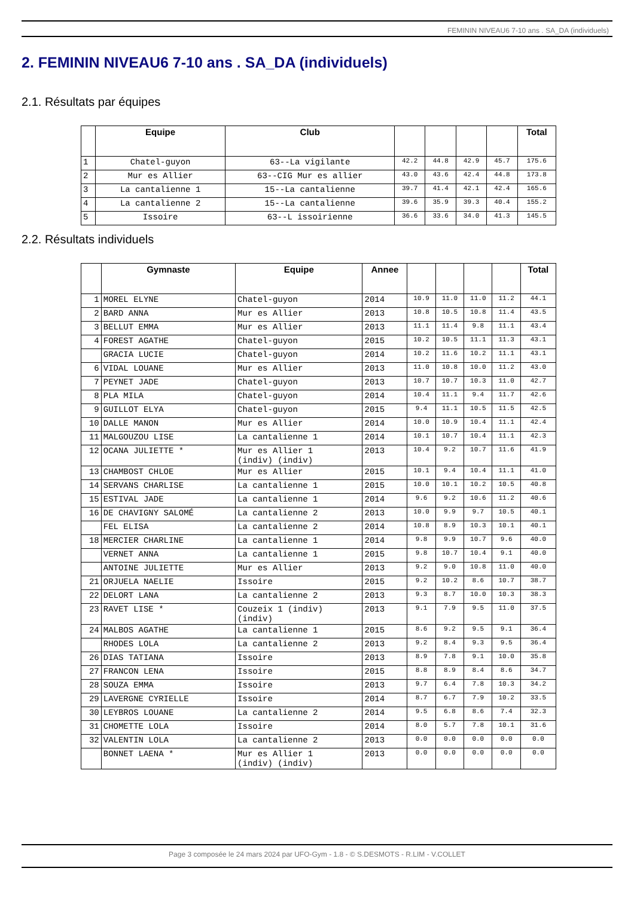FEMININ NIVEAU6 7-10 ans . SA_DA (individuels)
2. FEMININ NIVEAU6 7-10 ans . SA_DA (individuels)
2.1. Résultats par équipes
| | Equipe | Club | | | | | Total |
| --- | --- | --- | --- | --- | --- | --- | --- |
| 1 | Chatel-guyon | 63--La vigilante | 42.2 | 44.8 | 42.9 | 45.7 | 175.6 |
| 2 | Mur es Allier | 63--CIG Mur es allier | 43.0 | 43.6 | 42.4 | 44.8 | 173.8 |
| 3 | La cantalienne 1 | 15--La cantalienne | 39.7 | 41.4 | 42.1 | 42.4 | 165.6 |
| 4 | La cantalienne 2 | 15--La cantalienne | 39.6 | 35.9 | 39.3 | 40.4 | 155.2 |
| 5 | Issoire | 63--L issoirienne | 36.6 | 33.6 | 34.0 | 41.3 | 145.5 |
2.2. Résultats individuels
| | Gymnaste | Equipe | Annee | | | | | Total |
| --- | --- | --- | --- | --- | --- | --- | --- | --- |
| 1 | MOREL ELYNE | Chatel-guyon | 2014 | 10.9 | 11.0 | 11.0 | 11.2 | 44.1 |
| 2 | BARD ANNA | Mur es Allier | 2013 | 10.8 | 10.5 | 10.8 | 11.4 | 43.5 |
| 3 | BELLUT EMMA | Mur es Allier | 2013 | 11.1 | 11.4 | 9.8 | 11.1 | 43.4 |
| 4 | FOREST AGATHE | Chatel-guyon | 2015 | 10.2 | 10.5 | 11.1 | 11.3 | 43.1 |
| | GRACIA LUCIE | Chatel-guyon | 2014 | 10.2 | 11.6 | 10.2 | 11.1 | 43.1 |
| 6 | VIDAL LOUANE | Mur es Allier | 2013 | 11.0 | 10.8 | 10.0 | 11.2 | 43.0 |
| 7 | PEYNET JADE | Chatel-guyon | 2013 | 10.7 | 10.7 | 10.3 | 11.0 | 42.7 |
| 8 | PLA MILA | Chatel-guyon | 2014 | 10.4 | 11.1 | 9.4 | 11.7 | 42.6 |
| 9 | GUILLOT ELYA | Chatel-guyon | 2015 | 9.4 | 11.1 | 10.5 | 11.5 | 42.5 |
| 10 | DALLE MANON | Mur es Allier | 2014 | 10.0 | 10.9 | 10.4 | 11.1 | 42.4 |
| 11 | MALGOUZOU LISE | La cantalienne 1 | 2014 | 10.1 | 10.7 | 10.4 | 11.1 | 42.3 |
| 12 | OCANA JULIETTE * | Mur es Allier 1 (indiv) (indiv) | 2013 | 10.4 | 9.2 | 10.7 | 11.6 | 41.9 |
| 13 | CHAMBOST CHLOE | Mur es Allier | 2015 | 10.1 | 9.4 | 10.4 | 11.1 | 41.0 |
| 14 | SERVANS CHARLISE | La cantalienne 1 | 2015 | 10.0 | 10.1 | 10.2 | 10.5 | 40.8 |
| 15 | ESTIVAL JADE | La cantalienne 1 | 2014 | 9.6 | 9.2 | 10.6 | 11.2 | 40.6 |
| 16 | DE CHAVIGNY SALOMÉ | La cantalienne 2 | 2013 | 10.0 | 9.9 | 9.7 | 10.5 | 40.1 |
| | FEL ELISA | La cantalienne 2 | 2014 | 10.8 | 8.9 | 10.3 | 10.1 | 40.1 |
| 18 | MERCIER CHARLINE | La cantalienne 1 | 2014 | 9.8 | 9.9 | 10.7 | 9.6 | 40.0 |
| | VERNET ANNA | La cantalienne 1 | 2015 | 9.8 | 10.7 | 10.4 | 9.1 | 40.0 |
| | ANTOINE JULIETTE | Mur es Allier | 2013 | 9.2 | 9.0 | 10.8 | 11.0 | 40.0 |
| 21 | ORJUELA NAELIE | Issoire | 2015 | 9.2 | 10.2 | 8.6 | 10.7 | 38.7 |
| 22 | DELORT LANA | La cantalienne 2 | 2013 | 9.3 | 8.7 | 10.0 | 10.3 | 38.3 |
| 23 | RAVET LISE * | Couzeix 1 (indiv) (indiv) | 2013 | 9.1 | 7.9 | 9.5 | 11.0 | 37.5 |
| 24 | MALBOS AGATHE | La cantalienne 1 | 2015 | 8.6 | 9.2 | 9.5 | 9.1 | 36.4 |
| | RHODES LOLA | La cantalienne 2 | 2013 | 9.2 | 8.4 | 9.3 | 9.5 | 36.4 |
| 26 | DIAS TATIANA | Issoire | 2013 | 8.9 | 7.8 | 9.1 | 10.0 | 35.8 |
| 27 | FRANCON LENA | Issoire | 2015 | 8.8 | 8.9 | 8.4 | 8.6 | 34.7 |
| 28 | SOUZA EMMA | Issoire | 2013 | 9.7 | 6.4 | 7.8 | 10.3 | 34.2 |
| 29 | LAVERGNE CYRIELLE | Issoire | 2014 | 8.7 | 6.7 | 7.9 | 10.2 | 33.5 |
| 30 | LEYBROS LOUANE | La cantalienne 2 | 2014 | 9.5 | 6.8 | 8.6 | 7.4 | 32.3 |
| 31 | CHOMETTE LOLA | Issoire | 2014 | 8.0 | 5.7 | 7.8 | 10.1 | 31.6 |
| 32 | VALENTIN LOLA | La cantalienne 2 | 2013 | 0.0 | 0.0 | 0.0 | 0.0 | 0.0 |
| | BONNET LAENA * | Mur es Allier 1 (indiv) (indiv) | 2013 | 0.0 | 0.0 | 0.0 | 0.0 | 0.0 |
Page 3 composée le 24 mars 2024 par UFO-Gym - 1.8 - © S.DESMOTS - R.LIM - V.COLLET